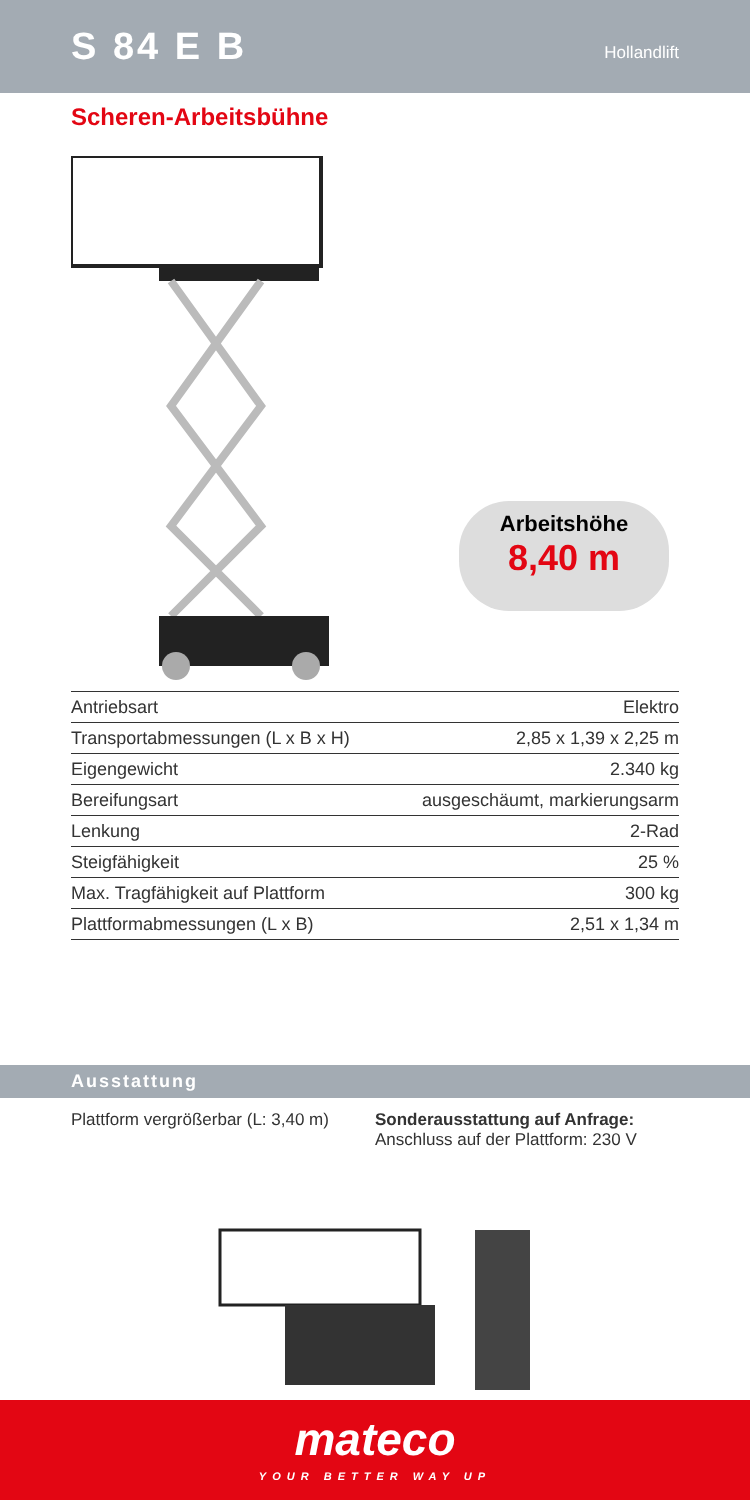S 84 E B
Hollandlift
Scheren-Arbeitsbühne
Arbeitshöhe
8,40 m
| Antriebsart | Elektro |
| Transportabmessungen (L x B x H) | 2,85 x 1,39 x 2,25 m |
| Eigengewicht | 2.340 kg |
| Bereifungsart | ausgeschäumt, markierungsarm |
| Lenkung | 2-Rad |
| Steigfähigkeit | 25 % |
| Max. Tragfähigkeit auf Plattform | 300 kg |
| Plattformabmessungen (L x B) | 2,51 x 1,34 m |
Ausstattung
Plattform vergrößerbar (L: 3,40 m)
Sonderausstattung auf Anfrage:
Anschluss auf der Plattform: 230 V
mateco
YOUR BETTER WAY UP